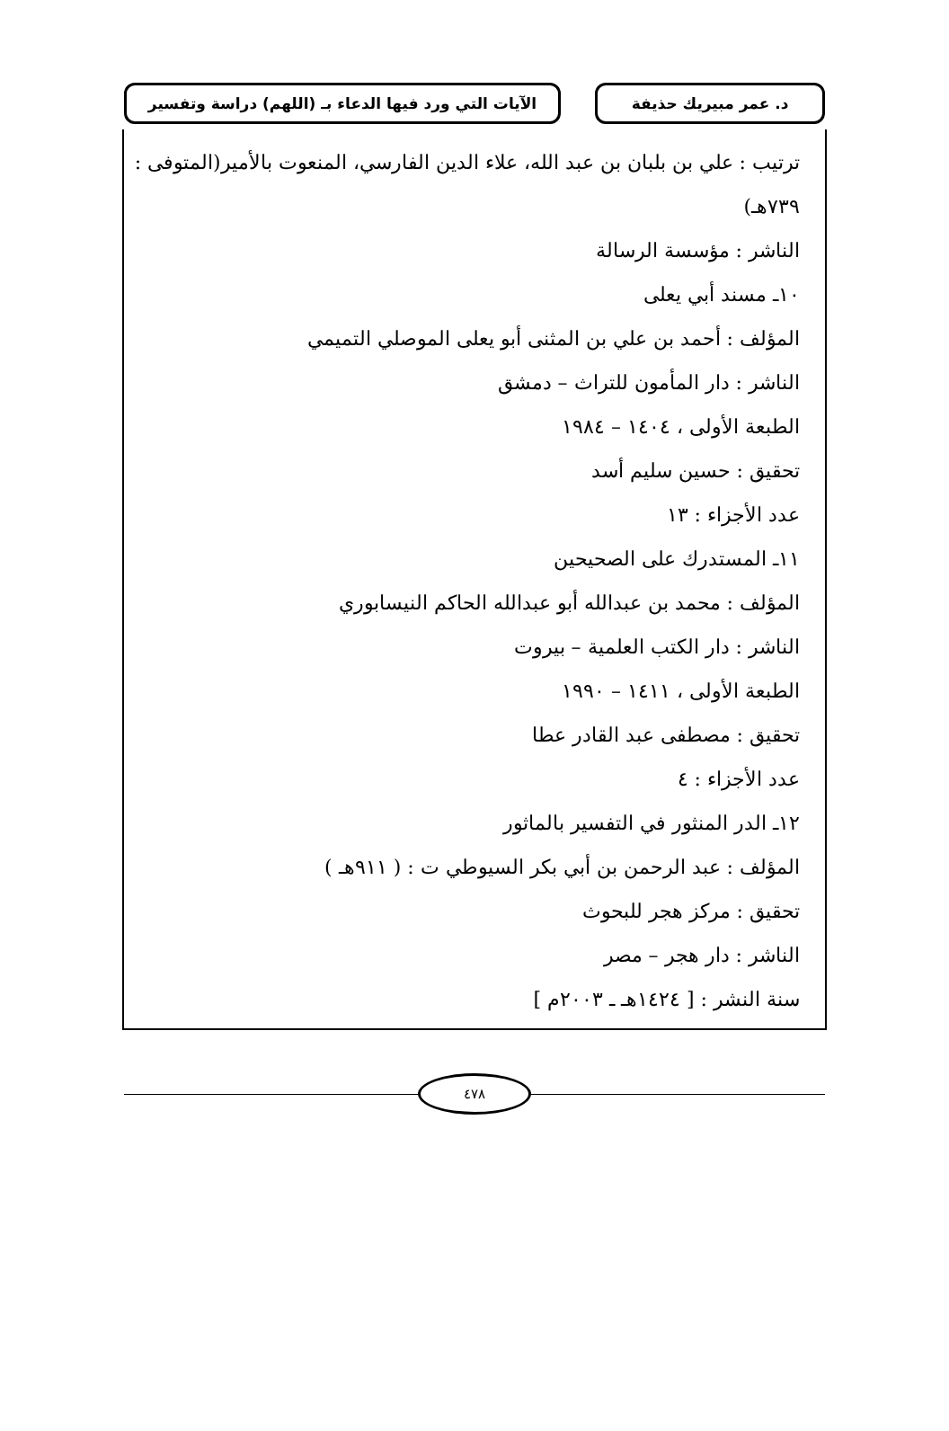د. عمر مبيريك حذيفة الآيات التي ورد فيها الدعاء بـ (اللهم) دراسة وتفسير
ترتيب : علي بن بلبان بن عبد الله، علاء الدين الفارسي، المنعوت بالأمير(المتوفى : ٧٣٩هـ)
الناشر : مؤسسة الرسالة
١٠ـ مسند أبي يعلى
المؤلف : أحمد بن علي بن المثنى أبو يعلى الموصلي التميمي
الناشر : دار المأمون للتراث – دمشق
الطبعة الأولى ، ١٤٠٤ – ١٩٨٤
تحقيق : حسين سليم أسد
عدد الأجزاء : ١٣
١١ـ المستدرك على الصحيحين
المؤلف : محمد بن عبدالله أبو عبدالله الحاكم النيسابوري
الناشر : دار الكتب العلمية – بيروت
الطبعة الأولى ، ١٤١١ – ١٩٩٠
تحقيق : مصطفى عبد القادر عطا
عدد الأجزاء : ٤
١٢ـ الدر المنثور في التفسير بالماثور
المؤلف : عبد الرحمن بن أبي بكر السيوطي ت : ( ٩١١هـ )
تحقيق : مركز هجر للبحوث
الناشر : دار هجر – مصر
سنة النشر : [ ١٤٢٤هـ ـ ٢٠٠٣م ]
٤٧٨